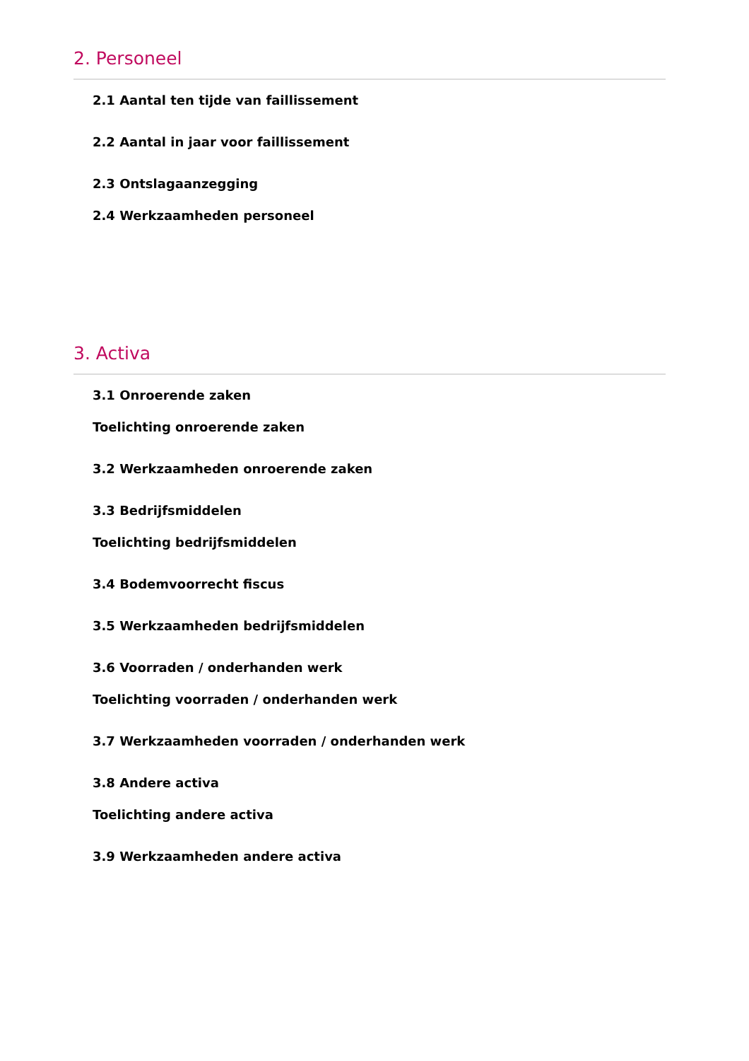2. Personeel
2.1 Aantal ten tijde van faillissement
2.2 Aantal in jaar voor faillissement
2.3 Ontslagaanzegging
2.4 Werkzaamheden personeel
3. Activa
3.1 Onroerende zaken
Toelichting onroerende zaken
3.2 Werkzaamheden onroerende zaken
3.3 Bedrijfsmiddelen
Toelichting bedrijfsmiddelen
3.4 Bodemvoorrecht fiscus
3.5 Werkzaamheden bedrijfsmiddelen
3.6 Voorraden / onderhanden werk
Toelichting voorraden / onderhanden werk
3.7 Werkzaamheden voorraden / onderhanden werk
3.8 Andere activa
Toelichting andere activa
3.9 Werkzaamheden andere activa